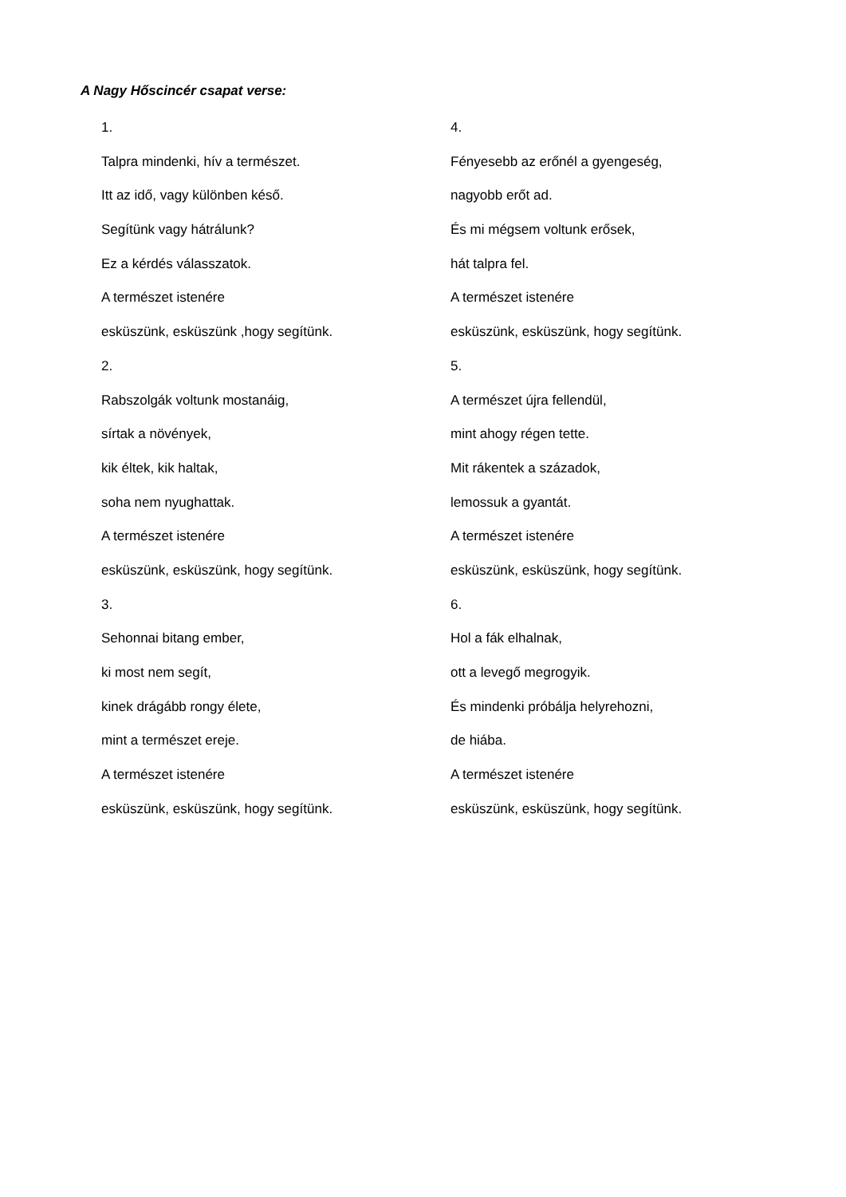A Nagy Hőscincér csapat verse:
1.
Talpra mindenki, hív a természet.
Itt az idő, vagy különben késő.
Segítünk vagy hátrálunk?
Ez a kérdés válasszatok.
A természet istenére
esküszünk, esküszünk ,hogy segítünk.
2.
Rabszolgák voltunk mostanáig,
sírtak a növények,
kik éltek, kik haltak,
soha nem nyughattak.
A természet istenére
esküszünk, esküszünk, hogy segítünk.
3.
Sehonnai bitang ember,
ki most nem segít,
kinek drágább rongy élete,
mint a természet ereje.
A természet istenére
esküszünk, esküszünk, hogy segítünk.
4.
Fényesebb az erőnél a gyengeség,
nagyobb erőt ad.
És mi mégsem voltunk erősek,
hát talpra fel.
A természet istenére
esküszünk, esküszünk, hogy segítünk.
5.
A természet újra fellendül,
mint ahogy régen tette.
Mit rákentek a századok,
lemossuk a gyantát.
A természet istenére
esküszünk, esküszünk, hogy segítünk.
6.
Hol a fák elhalnak,
ott a levegő megrogyik.
És mindenki próbálja helyrehozni,
de hiába.
A természet istenére
esküszünk, esküszünk, hogy segítünk.